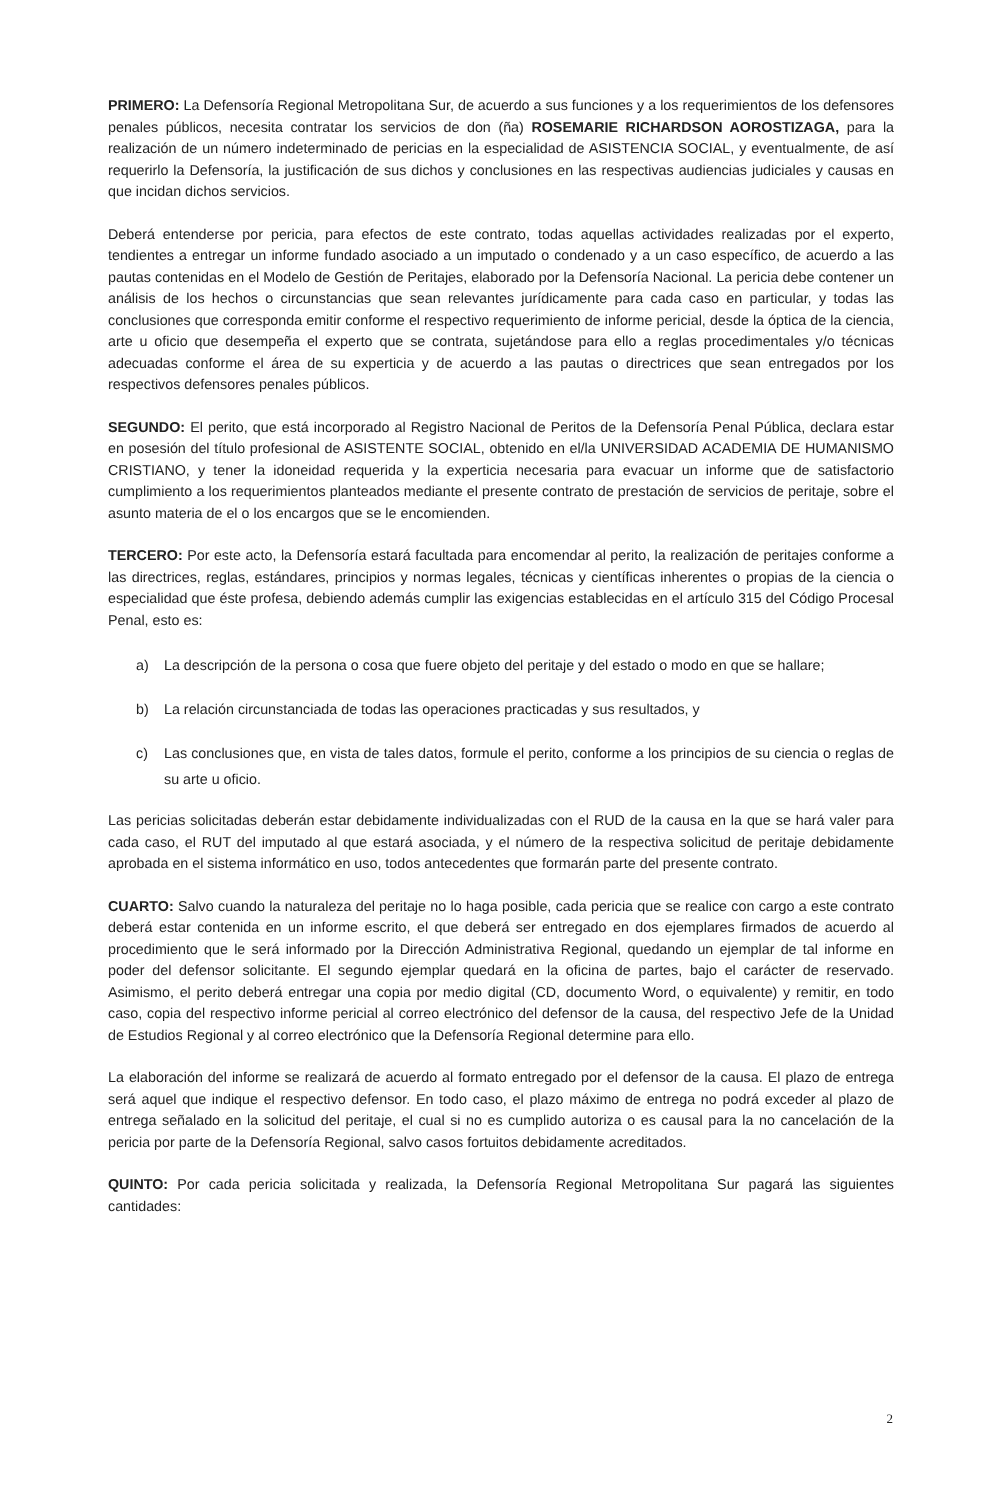PRIMERO: La Defensoría Regional Metropolitana Sur, de acuerdo a sus funciones y a los requerimientos de los defensores penales públicos, necesita contratar los servicios de don (ña) ROSEMARIE RICHARDSON AOROSTIZAGA, para la realización de un número indeterminado de pericias en la especialidad de ASISTENCIA SOCIAL, y eventualmente, de así requerirlo la Defensoría, la justificación de sus dichos y conclusiones en las respectivas audiencias judiciales y causas en que incidan dichos servicios.
Deberá entenderse por pericia, para efectos de este contrato, todas aquellas actividades realizadas por el experto, tendientes a entregar un informe fundado asociado a un imputado o condenado y a un caso específico, de acuerdo a las pautas contenidas en el Modelo de Gestión de Peritajes, elaborado por la Defensoría Nacional. La pericia debe contener un análisis de los hechos o circunstancias que sean relevantes jurídicamente para cada caso en particular, y todas las conclusiones que corresponda emitir conforme el respectivo requerimiento de informe pericial, desde la óptica de la ciencia, arte u oficio que desempeña el experto que se contrata, sujetándose para ello a reglas procedimentales y/o técnicas adecuadas conforme el área de su experticia y de acuerdo a las pautas o directrices que sean entregados por los respectivos defensores penales públicos.
SEGUNDO: El perito, que está incorporado al Registro Nacional de Peritos de la Defensoría Penal Pública, declara estar en posesión del título profesional de ASISTENTE SOCIAL, obtenido en el/la UNIVERSIDAD ACADEMIA DE HUMANISMO CRISTIANO, y tener la idoneidad requerida y la experticia necesaria para evacuar un informe que de satisfactorio cumplimiento a los requerimientos planteados mediante el presente contrato de prestación de servicios de peritaje, sobre el asunto materia de el o los encargos que se le encomienden.
TERCERO: Por este acto, la Defensoría estará facultada para encomendar al perito, la realización de peritajes conforme a las directrices, reglas, estándares, principios y normas legales, técnicas y científicas inherentes o propias de la ciencia o especialidad que éste profesa, debiendo además cumplir las exigencias establecidas en el artículo 315 del Código Procesal Penal, esto es:
a) La descripción de la persona o cosa que fuere objeto del peritaje y del estado o modo en que se hallare;
b) La relación circunstanciada de todas las operaciones practicadas y sus resultados, y
c) Las conclusiones que, en vista de tales datos, formule el perito, conforme a los principios de su ciencia o reglas de su arte u oficio.
Las pericias solicitadas deberán estar debidamente individualizadas con el RUD de la causa en la que se hará valer para cada caso, el RUT del imputado al que estará asociada, y el número de la respectiva solicitud de peritaje debidamente aprobada en el sistema informático en uso, todos antecedentes que formarán parte del presente contrato.
CUARTO: Salvo cuando la naturaleza del peritaje no lo haga posible, cada pericia que se realice con cargo a este contrato deberá estar contenida en un informe escrito, el que deberá ser entregado en dos ejemplares firmados de acuerdo al procedimiento que le será informado por la Dirección Administrativa Regional, quedando un ejemplar de tal informe en poder del defensor solicitante. El segundo ejemplar quedará en la oficina de partes, bajo el carácter de reservado. Asimismo, el perito deberá entregar una copia por medio digital (CD, documento Word, o equivalente) y remitir, en todo caso, copia del respectivo informe pericial al correo electrónico del defensor de la causa, del respectivo Jefe de la Unidad de Estudios Regional y al correo electrónico que la Defensoría Regional determine para ello.
La elaboración del informe se realizará de acuerdo al formato entregado por el defensor de la causa. El plazo de entrega será aquel que indique el respectivo defensor. En todo caso, el plazo máximo de entrega no podrá exceder al plazo de entrega señalado en la solicitud del peritaje, el cual si no es cumplido autoriza o es causal para la no cancelación de la pericia por parte de la Defensoría Regional, salvo casos fortuitos debidamente acreditados.
QUINTO: Por cada pericia solicitada y realizada, la Defensoría Regional Metropolitana Sur pagará las siguientes cantidades:
2